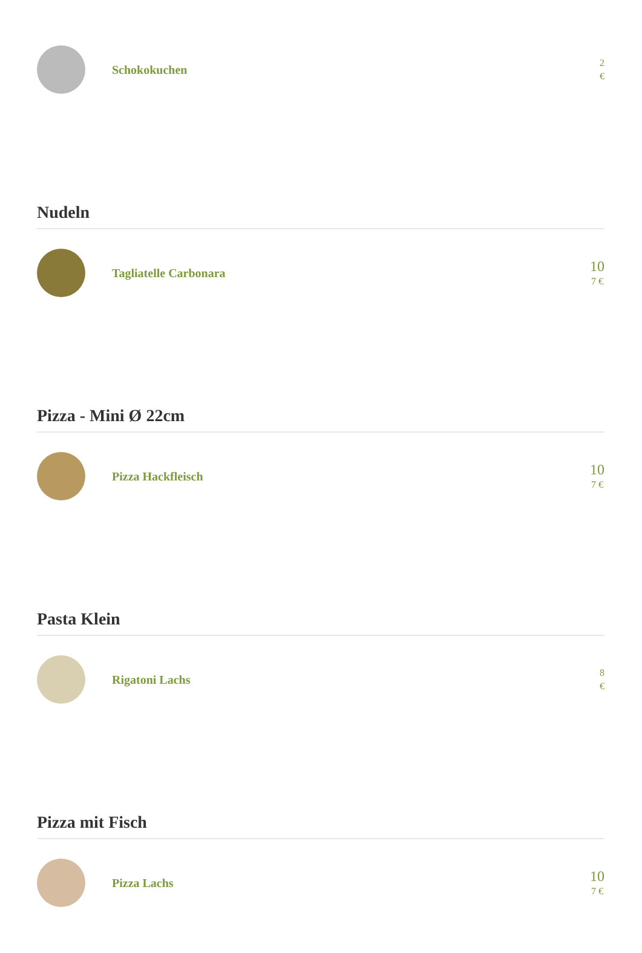Schokokuchen
2
€
Nudeln
Tagliatelle Carbonara
10
7 €
Pizza - Mini Ø 22cm
Pizza Hackfleisch
10
7 €
Pasta Klein
Rigatoni Lachs
8
€
Pizza mit Fisch
Pizza Lachs
10
7 €